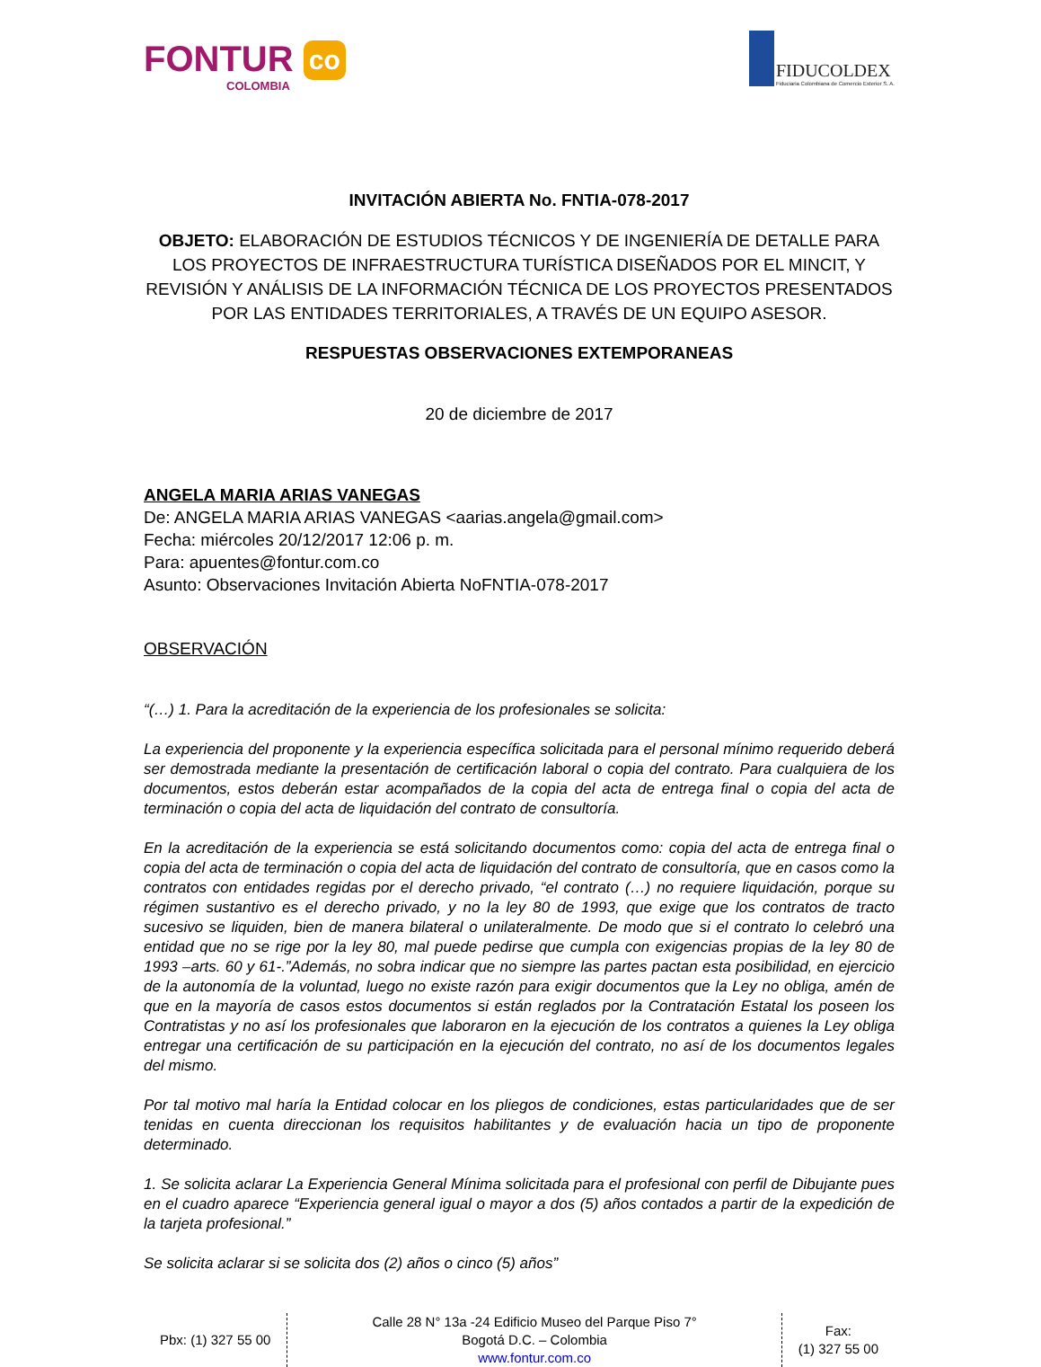FONTUR co
COLOMBIA
FIDUCOLDEX
Fiduciaria Colombiana de Comercio Exterior S. A.
INVITACIÓN ABIERTA No. FNTIA-078-2017
OBJETO: ELABORACIÓN DE ESTUDIOS TÉCNICOS Y DE INGENIERÍA DE DETALLE PARA LOS PROYECTOS DE INFRAESTRUCTURA TURÍSTICA DISEÑADOS POR EL MINCIT, Y REVISIÓN Y ANÁLISIS DE LA INFORMACIÓN TÉCNICA DE LOS PROYECTOS PRESENTADOS POR LAS ENTIDADES TERRITORIALES, A TRAVÉS DE UN EQUIPO ASESOR.
RESPUESTAS OBSERVACIONES EXTEMPORANEAS
20 de diciembre de 2017
ANGELA MARIA ARIAS VANEGAS
De: ANGELA MARIA ARIAS VANEGAS <aarias.angela@gmail.com>
Fecha: miércoles 20/12/2017 12:06 p. m.
Para: apuentes@fontur.com.co
Asunto: Observaciones Invitación Abierta NoFNTIA-078-2017
OBSERVACIÓN
“(…) 1. Para la acreditación de la experiencia de los profesionales se solicita:
La experiencia del proponente y la experiencia específica solicitada para el personal mínimo requerido deberá ser demostrada mediante la presentación de certificación laboral o copia del contrato. Para cualquiera de los documentos, estos deberán estar acompañados de la copia del acta de entrega final o copia del acta de terminación o copia del acta de liquidación del contrato de consultoría.
En la acreditación de la experiencia se está solicitando documentos como: copia del acta de entrega final o copia del acta de terminación o copia del acta de liquidación del contrato de consultoría, que en casos como la contratos con entidades regidas por el derecho privado, “el contrato (…) no requiere liquidación, porque su régimen sustantivo es el derecho privado, y no la ley 80 de 1993, que exige que los contratos de tracto sucesivo se liquiden, bien de manera bilateral o unilateralmente. De modo que si el contrato lo celebró una entidad que no se rige por la ley 80, mal puede pedirse que cumpla con exigencias propias de la ley 80 de 1993 –arts. 60 y 61-.”Además, no sobra indicar que no siempre las partes pactan esta posibilidad, en ejercicio de la autonomía de la voluntad, luego no existe razón para exigir documentos que la Ley no obliga, amén de que en la mayoría de casos estos documentos si están reglados por la Contratación Estatal los poseen los Contratistas y no así los profesionales que laboraron en la ejecución de los contratos a quienes la Ley obliga entregar una certificación de su participación en la ejecución del contrato, no así de los documentos legales del mismo.
Por tal motivo mal haría la Entidad colocar en los pliegos de condiciones, estas particularidades que de ser tenidas en cuenta direccionan los requisitos habilitantes y de evaluación hacia un tipo de proponente determinado.
1. Se solicita aclarar La Experiencia General Mínima solicitada para el profesional con perfil de Dibujante pues en el cuadro aparece “Experiencia general igual o mayor a dos (5) años contados a partir de la expedición de la tarjeta profesional.”
Se solicita aclarar si se solicita dos (2) años o cinco (5) años”
Pbx: (1) 327 55 00
Calle 28 N° 13a -24 Edificio Museo del Parque Piso 7°
Bogotá D.C. – Colombia
www.fontur.com.co
Fax:
(1) 327 55 00